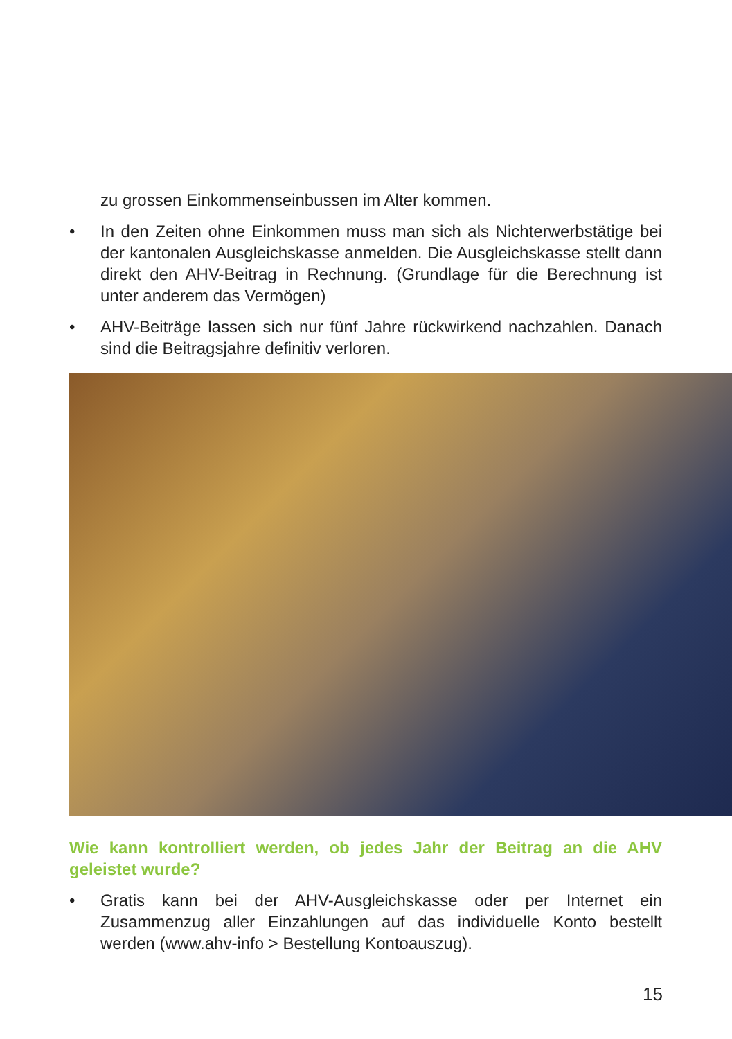zu grossen Einkommenseinbussen im Alter kommen.
• In den Zeiten ohne Einkommen muss man sich als Nichterwerbstätige bei der kantonalen Ausgleichskasse anmelden. Die Ausgleichskasse stellt dann direkt den AHV-Beitrag in Rechnung. (Grundlage für die Berechnung ist unter anderem das Vermögen)
• AHV-Beiträge lassen sich nur fünf Jahre rückwirkend nachzahlen. Danach sind die Beitragsjahre definitiv verloren.
Wie kann kontrolliert werden, ob jedes Jahr der Beitrag an die AHV geleistet wurde?
• Gratis kann bei der AHV-Ausgleichskasse oder per Internet ein Zusammenzug aller Einzahlungen auf das individuelle Konto bestellt werden (www.ahv-info > Bestellung Kontoauszug).
15